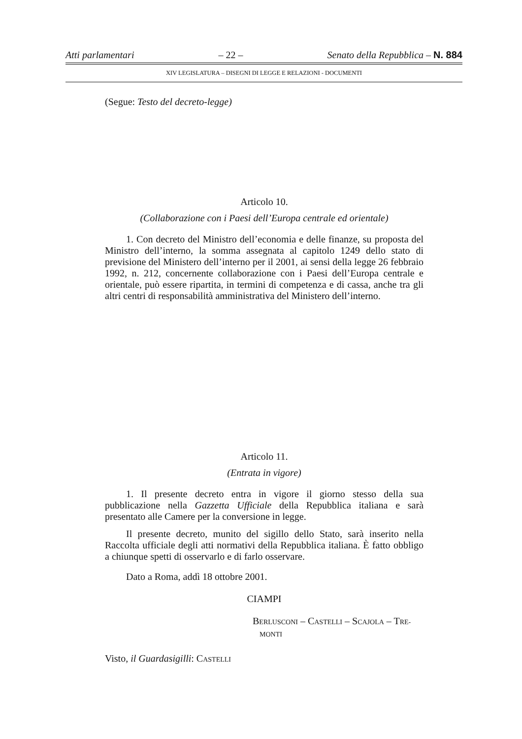Atti parlamentari – 22 – Senato della Repubblica – N. 884
XIV LEGISLATURA – DISEGNI DI LEGGE E RELAZIONI - DOCUMENTI
(Segue: Testo del decreto-legge)
Articolo 10.
(Collaborazione con i Paesi dell’Europa centrale ed orientale)
1. Con decreto del Ministro dell’economia e delle finanze, su proposta del Ministro dell’interno, la somma assegnata al capitolo 1249 dello stato di previsione del Ministero dell’interno per il 2001, ai sensi della legge 26 febbraio 1992, n. 212, concernente collaborazione con i Paesi dell’Europa centrale e orientale, può essere ripartita, in termini di competenza e di cassa, anche tra gli altri centri di responsabilità amministrativa del Ministero dell’interno.
Articolo 11.
(Entrata in vigore)
1. Il presente decreto entra in vigore il giorno stesso della sua pubblicazione nella Gazzetta Ufficiale della Repubblica italiana e sarà presentato alle Camere per la conversione in legge.
Il presente decreto, munito del sigillo dello Stato, sarà inserito nella Raccolta ufficiale degli atti normativi della Repubblica italiana. È fatto obbligo a chiunque spetti di osservarlo e di farlo osservare.
Dato a Roma, addì 18 ottobre 2001.
CIAMPI
BERLUSCONI – CASTELLI – SCAJOLA – TRE-
MONTI
Visto, il Guardasigilli: CASTELLI